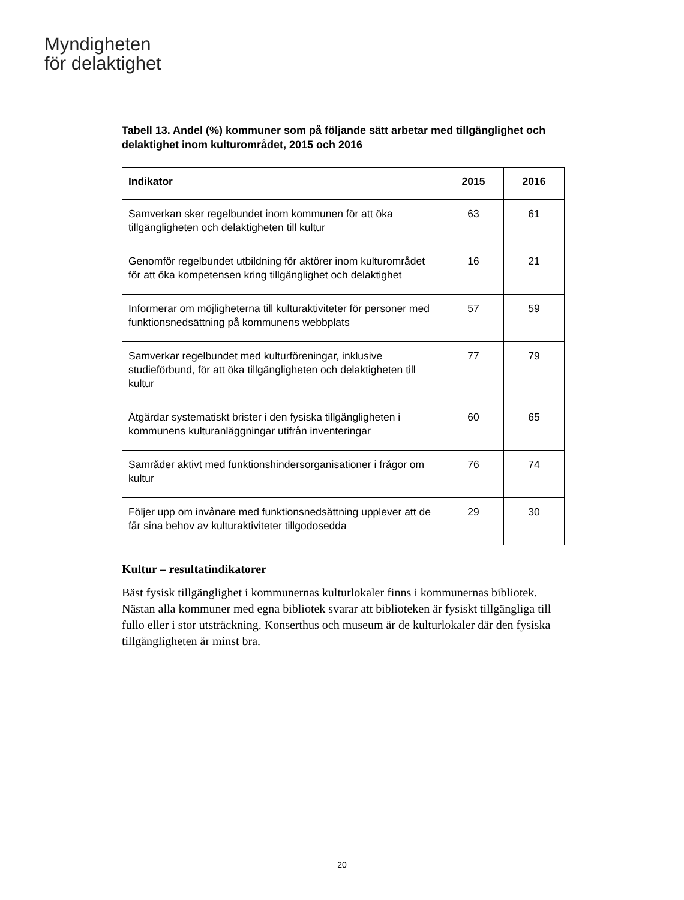Myndigheten
för delaktighet
Tabell 13. Andel (%) kommuner som på följande sätt arbetar med tillgänglighet och delaktighet inom kulturområdet, 2015 och 2016
| Indikator | 2015 | 2016 |
| --- | --- | --- |
| Samverkan sker regelbundet inom kommunen för att öka tillgängligheten och delaktigheten till kultur | 63 | 61 |
| Genomför regelbundet utbildning för aktörer inom kulturområdet för att öka kompetensen kring tillgänglighet och delaktighet | 16 | 21 |
| Informerar om möjligheterna till kulturaktiviteter för personer med funktionsnedsättning på kommunens webbplats | 57 | 59 |
| Samverkar regelbundet med kulturföreningar, inklusive studieförbund, för att öka tillgängligheten och delaktigheten till kultur | 77 | 79 |
| Åtgärdar systematiskt brister i den fysiska tillgängligheten i kommunens kulturanläggningar utifrån inventeringar | 60 | 65 |
| Samråder aktivt med funktionshindersorganisationer i frågor om kultur | 76 | 74 |
| Följer upp om invånare med funktionsnedsättning upplever att de får sina behov av kulturaktiviteter tillgodosedda | 29 | 30 |
Kultur – resultatindikatorer
Bäst fysisk tillgänglighet i kommunernas kulturlokaler finns i kommunernas bibliotek. Nästan alla kommuner med egna bibliotek svarar att biblioteken är fysiskt tillgängliga till fullo eller i stor utsträckning. Konserthus och museum är de kulturlokaler där den fysiska tillgängligheten är minst bra.
20